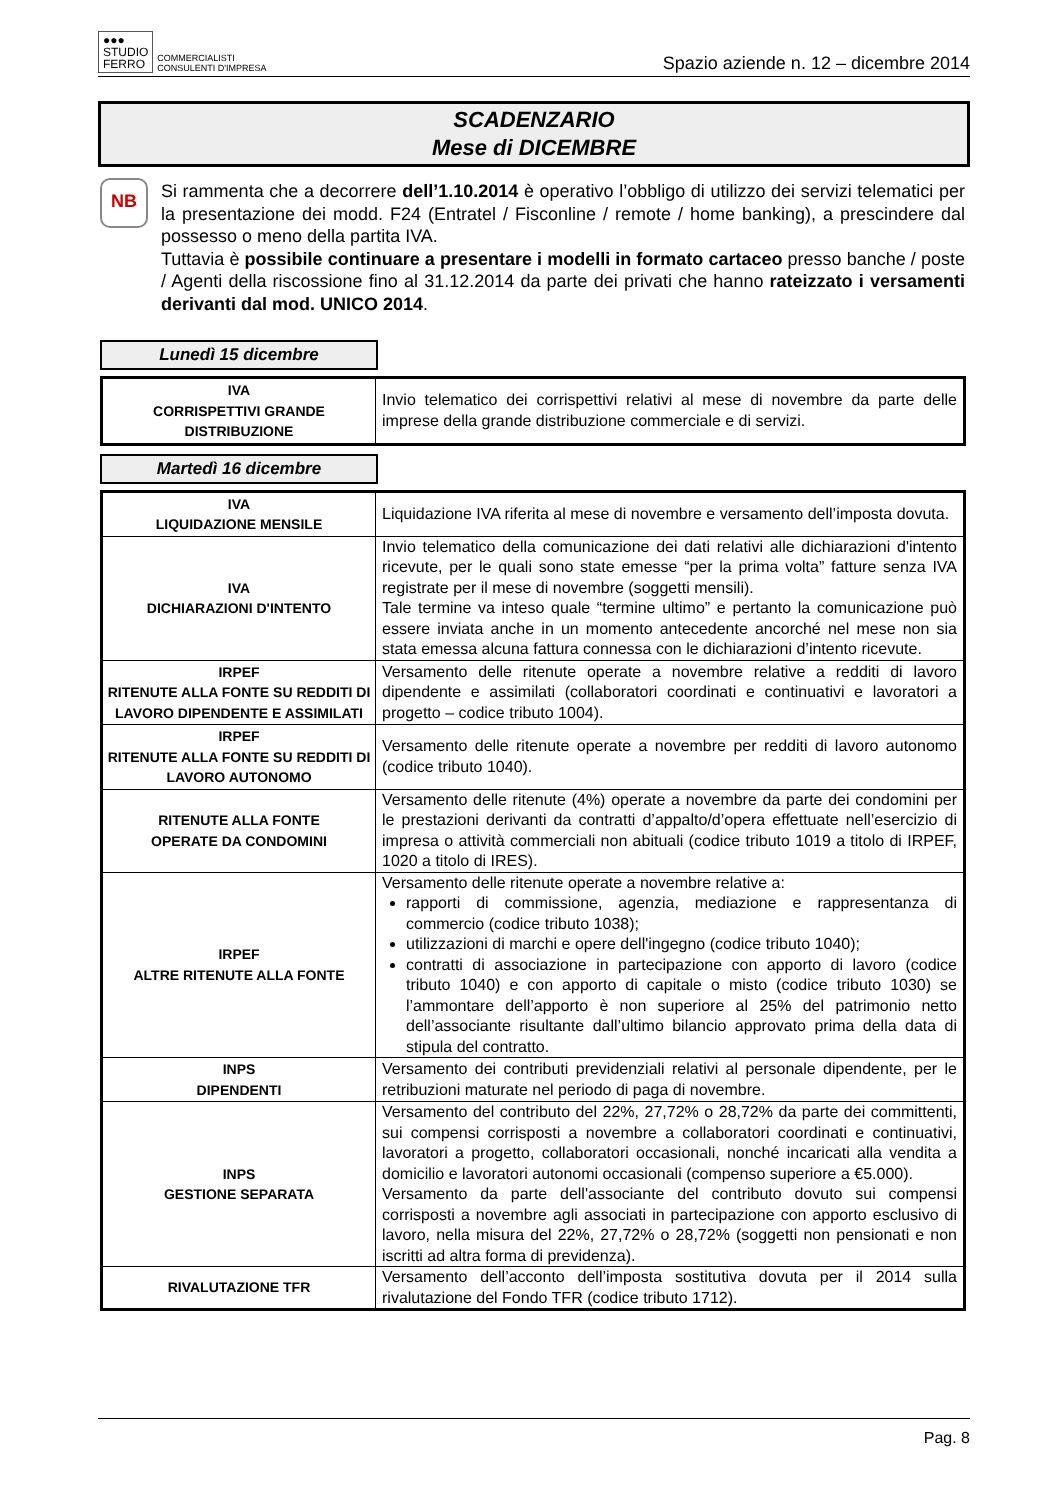●●●
STUDIO
FERRO
COMMERCIALISTI
CONSULENTI D'IMPRESA
Spazio aziende n. 12 – dicembre 2014
SCADENZARIO
Mese di DICEMBRE
NB
Si rammenta che a decorrere dell’1.10.2014 è operativo l’obbligo di utilizzo dei servizi telematici per la presentazione dei modd. F24 (Entratel / Fisconline / remote / home banking), a prescindere dal possesso o meno della partita IVA.
Tuttavia è possibile continuare a presentare i modelli in formato cartaceo presso banche / poste / Agenti della riscossione fino al 31.12.2014 da parte dei privati che hanno rateizzato i versamenti derivanti dal mod. UNICO 2014.
Lunedì 15 dicembre
| IVA CORRISPETTIVI GRANDE DISTRIBUZIONE | Invio telematico dei corrispettivi relativi al mese di novembre da parte delle imprese della grande distribuzione commerciale e di servizi. |
Martedì 16 dicembre
| IVA LIQUIDAZIONE MENSILE | Liquidazione IVA riferita al mese di novembre e versamento dell’imposta dovuta. |
| IVA DICHIARAZIONI D'INTENTO | Invio telematico della comunicazione dei dati relativi alle dichiarazioni d'intento ricevute, per le quali sono state emesse “per la prima volta” fatture senza IVA registrate per il mese di novembre (soggetti mensili). Tale termine va inteso quale “termine ultimo” e pertanto la comunicazione può essere inviata anche in un momento antecedente ancorché nel mese non sia stata emessa alcuna fattura connessa con le dichiarazioni d’intento ricevute. |
| IRPEF RITENUTE ALLA FONTE SU REDDITI DI LAVORO DIPENDENTE E ASSIMILATI | Versamento delle ritenute operate a novembre relative a redditi di lavoro dipendente e assimilati (collaboratori coordinati e continuativi e lavoratori a progetto – codice tributo 1004). |
| IRPEF RITENUTE ALLA FONTE SU REDDITI DI LAVORO AUTONOMO | Versamento delle ritenute operate a novembre per redditi di lavoro autonomo (codice tributo 1040). |
| RITENUTE ALLA FONTE OPERATE DA CONDOMINI | Versamento delle ritenute (4%) operate a novembre da parte dei condomini per le prestazioni derivanti da contratti d’appalto/d’opera effettuate nell’esercizio di impresa o attività commerciali non abituali (codice tributo 1019 a titolo di IRPEF, 1020 a titolo di IRES). |
| IRPEF ALTRE RITENUTE ALLA FONTE | Versamento delle ritenute operate a novembre relative a: rapporti di commissione, agenzia, mediazione e rappresentanza di commercio (codice tributo 1038); utilizzazioni di marchi e opere dell'ingegno (codice tributo 1040); contratti di associazione in partecipazione con apporto di lavoro (codice tributo 1040) e con apporto di capitale o misto (codice tributo 1030) se l’ammontare dell’apporto è non superiore al 25% del patrimonio netto dell’associante risultante dall’ultimo bilancio approvato prima della data di stipula del contratto. |
| INPS DIPENDENTI | Versamento dei contributi previdenziali relativi al personale dipendente, per le retribuzioni maturate nel periodo di paga di novembre. |
| INPS GESTIONE SEPARATA | Versamento del contributo del 22%, 27,72% o 28,72% da parte dei committenti, sui compensi corrisposti a novembre a collaboratori coordinati e continuativi, lavoratori a progetto, collaboratori occasionali, nonché incaricati alla vendita a domicilio e lavoratori autonomi occasionali (compenso superiore a €5.000). Versamento da parte dell'associante del contributo dovuto sui compensi corrisposti a novembre agli associati in partecipazione con apporto esclusivo di lavoro, nella misura del 22%, 27,72% o 28,72% (soggetti non pensionati e non iscritti ad altra forma di previdenza). |
| RIVALUTAZIONE TFR | Versamento dell’acconto dell’imposta sostitutiva dovuta per il 2014 sulla rivalutazione del Fondo TFR (codice tributo 1712). |
Pag. 8